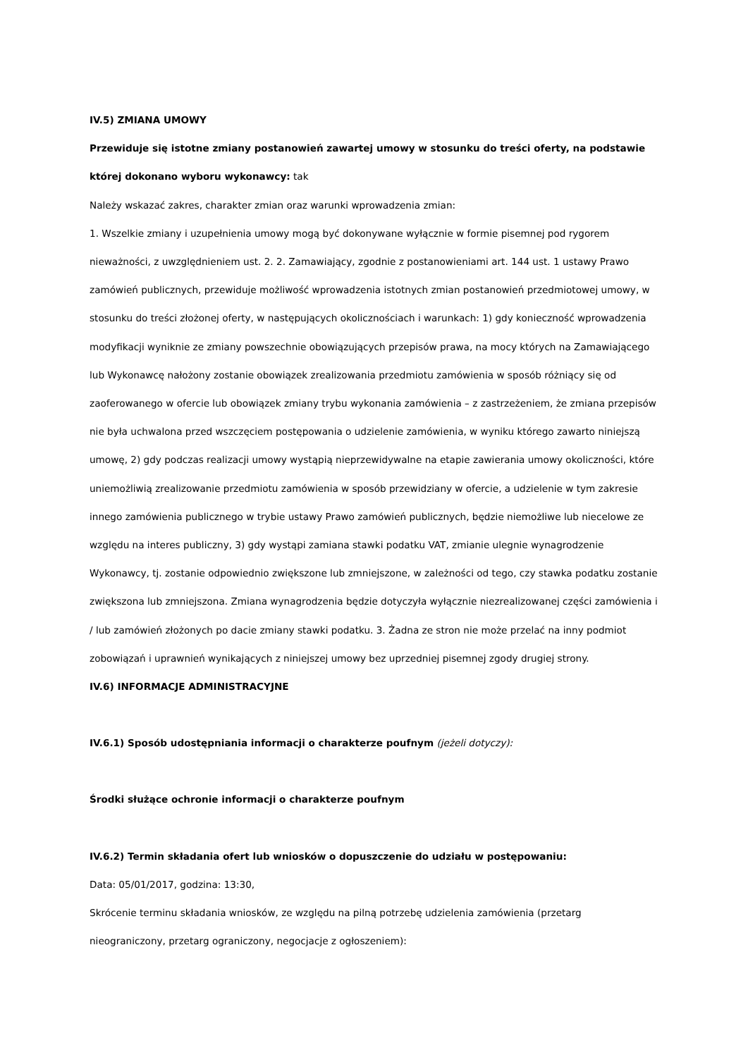IV.5) ZMIANA UMOWY
Przewiduje się istotne zmiany postanowień zawartej umowy w stosunku do treści oferty, na podstawie której dokonano wyboru wykonawcy: tak
Należy wskazać zakres, charakter zmian oraz warunki wprowadzenia zmian:
1. Wszelkie zmiany i uzupełnienia umowy mogą być dokonywane wyłącznie w formie pisemnej pod rygorem nieważności, z uwzględnieniem ust. 2. 2. Zamawiający, zgodnie z postanowieniami art. 144 ust. 1 ustawy Prawo zamówień publicznych, przewiduje możliwość wprowadzenia istotnych zmian postanowień przedmiotowej umowy, w stosunku do treści złożonej oferty, w następujących okolicznościach i warunkach: 1) gdy konieczność wprowadzenia modyfikacji wyniknie ze zmiany powszechnie obowiązujących przepisów prawa, na mocy których na Zamawiającego lub Wykonawcę nałożony zostanie obowiązek zrealizowania przedmiotu zamówienia w sposób różniący się od zaoferowanego w ofercie lub obowiązek zmiany trybu wykonania zamówienia – z zastrzeżeniem, że zmiana przepisów nie była uchwalona przed wszczęciem postępowania o udzielenie zamówienia, w wyniku którego zawarto niniejszą umowę, 2) gdy podczas realizacji umowy wystąpią nieprzewidywalne na etapie zawierania umowy okoliczności, które uniemożliwią zrealizowanie przedmiotu zamówienia w sposób przewidziany w ofercie, a udzielenie w tym zakresie innego zamówienia publicznego w trybie ustawy Prawo zamówień publicznych, będzie niemożliwe lub niecelowe ze względu na interes publiczny, 3) gdy wystąpi zamiana stawki podatku VAT, zmianie ulegnie wynagrodzenie Wykonawcy, tj. zostanie odpowiednio zwiększone lub zmniejszone, w zależności od tego, czy stawka podatku zostanie zwiększona lub zmniejszona. Zmiana wynagrodzenia będzie dotyczyła wyłącznie niezrealizowanej części zamówienia i / lub zamówień złożonych po dacie zmiany stawki podatku. 3. Żadna ze stron nie może przelać na inny podmiot zobowiązań i uprawnień wynikających z niniejszej umowy bez uprzedniej pisemnej zgody drugiej strony.
IV.6) INFORMACJE ADMINISTRACYJNE
IV.6.1) Sposób udostępniania informacji o charakterze poufnym (jeżeli dotyczy):
Środki służące ochronie informacji o charakterze poufnym
IV.6.2) Termin składania ofert lub wniosków o dopuszczenie do udziału w postępowaniu:
Data: 05/01/2017, godzina: 13:30,
Skrócenie terminu składania wniosków, ze względu na pilną potrzebę udzielenia zamówienia (przetarg nieograniczony, przetarg ograniczony, negocjacje z ogłoszeniem):